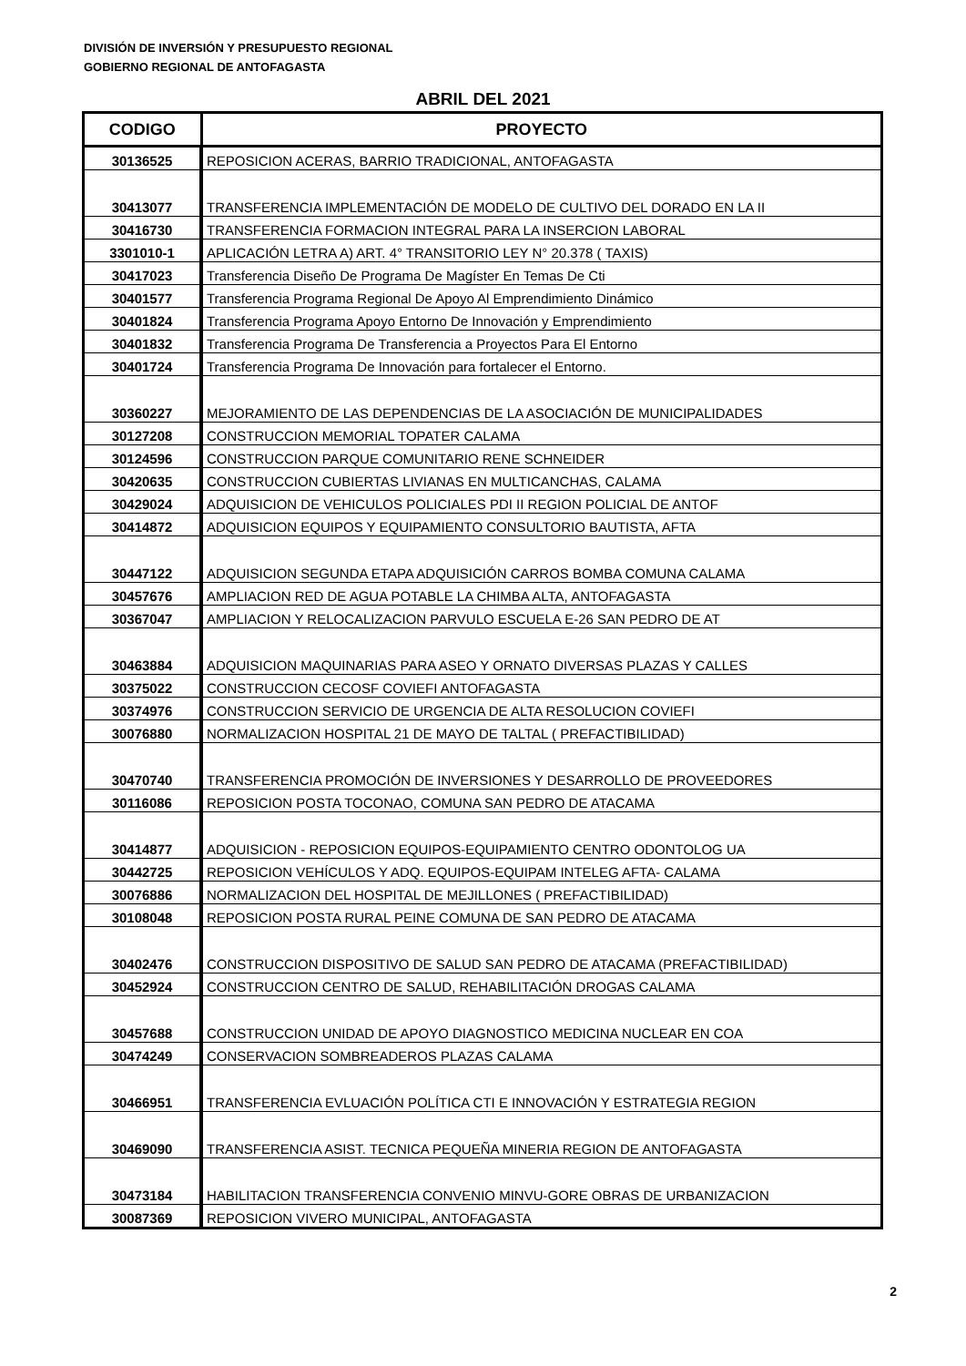DIVISIÓN DE INVERSIÓN Y PRESUPUESTO REGIONAL
GOBIERNO REGIONAL DE ANTOFAGASTA
ABRIL DEL 2021
| CODIGO | PROYECTO |
| --- | --- |
| 30136525 | REPOSICION ACERAS, BARRIO TRADICIONAL, ANTOFAGASTA |
| 30413077 | TRANSFERENCIA IMPLEMENTACIÓN DE MODELO DE CULTIVO DEL DORADO EN LA II |
| 30416730 | TRANSFERENCIA FORMACION INTEGRAL PARA LA INSERCION LABORAL |
| 3301010-1 | APLICACIÓN LETRA A) ART. 4° TRANSITORIO LEY N° 20.378 ( TAXIS) |
| 30417023 | Transferencia Diseño De Programa De Magíster En Temas De Cti |
| 30401577 | Transferencia Programa Regional De Apoyo Al Emprendimiento Dinámico |
| 30401824 | Transferencia Programa Apoyo Entorno De Innovación y Emprendimiento |
| 30401832 | Transferencia Programa De Transferencia a Proyectos Para El Entorno |
| 30401724 | Transferencia Programa De Innovación para fortalecer el Entorno. |
| 30360227 | MEJORAMIENTO DE LAS DEPENDENCIAS DE LA ASOCIACIÓN DE MUNICIPALIDADES |
| 30127208 | CONSTRUCCION MEMORIAL TOPATER CALAMA |
| 30124596 | CONSTRUCCION PARQUE COMUNITARIO RENE SCHNEIDER |
| 30420635 | CONSTRUCCION CUBIERTAS LIVIANAS EN MULTICANCHAS, CALAMA |
| 30429024 | ADQUISICION DE VEHICULOS POLICIALES PDI II REGION POLICIAL DE ANTOF |
| 30414872 | ADQUISICION EQUIPOS Y EQUIPAMIENTO CONSULTORIO BAUTISTA, AFTA |
| 30447122 | ADQUISICION SEGUNDA ETAPA ADQUISICIÓN CARROS BOMBA COMUNA CALAMA |
| 30457676 | AMPLIACION RED DE AGUA POTABLE LA CHIMBA ALTA, ANTOFAGASTA |
| 30367047 | AMPLIACION Y RELOCALIZACION PARVULO ESCUELA E-26 SAN PEDRO DE AT |
| 30463884 | ADQUISICION MAQUINARIAS PARA ASEO Y ORNATO DIVERSAS PLAZAS Y CALLES |
| 30375022 | CONSTRUCCION CECOSF COVIEFI ANTOFAGASTA |
| 30374976 | CONSTRUCCION SERVICIO DE URGENCIA DE ALTA RESOLUCION COVIEFI |
| 30076880 | NORMALIZACION HOSPITAL 21 DE MAYO DE TALTAL ( PREFACTIBILIDAD) |
| 30470740 | TRANSFERENCIA PROMOCIÓN DE INVERSIONES Y DESARROLLO DE PROVEEDORES |
| 30116086 | REPOSICION POSTA TOCONAO, COMUNA SAN PEDRO DE ATACAMA |
| 30414877 | ADQUISICION - REPOSICION EQUIPOS-EQUIPAMIENTO CENTRO ODONTOLOG UA |
| 30442725 | REPOSICION VEHÍCULOS Y ADQ. EQUIPOS-EQUIPAM INTELEG AFTA- CALAMA |
| 30076886 | NORMALIZACION DEL HOSPITAL DE MEJILLONES ( PREFACTIBILIDAD) |
| 30108048 | REPOSICION POSTA RURAL PEINE COMUNA DE SAN PEDRO DE ATACAMA |
| 30402476 | CONSTRUCCION DISPOSITIVO DE SALUD SAN PEDRO DE ATACAMA (PREFACTIBILIDAD) |
| 30452924 | CONSTRUCCION CENTRO DE SALUD, REHABILITACIÓN DROGAS CALAMA |
| 30457688 | CONSTRUCCION UNIDAD DE APOYO DIAGNOSTICO MEDICINA NUCLEAR EN COA |
| 30474249 | CONSERVACION SOMBREADEROS PLAZAS CALAMA |
| 30466951 | TRANSFERENCIA EVLUACIÓN POLÍTICA CTI E INNOVACIÓN Y ESTRATEGIA REGION |
| 30469090 | TRANSFERENCIA ASIST. TECNICA PEQUEÑA MINERIA REGION DE ANTOFAGASTA |
| 30473184 | HABILITACION TRANSFERENCIA CONVENIO MINVU-GORE OBRAS DE URBANIZACION |
| 30087369 | REPOSICION VIVERO MUNICIPAL, ANTOFAGASTA |
2